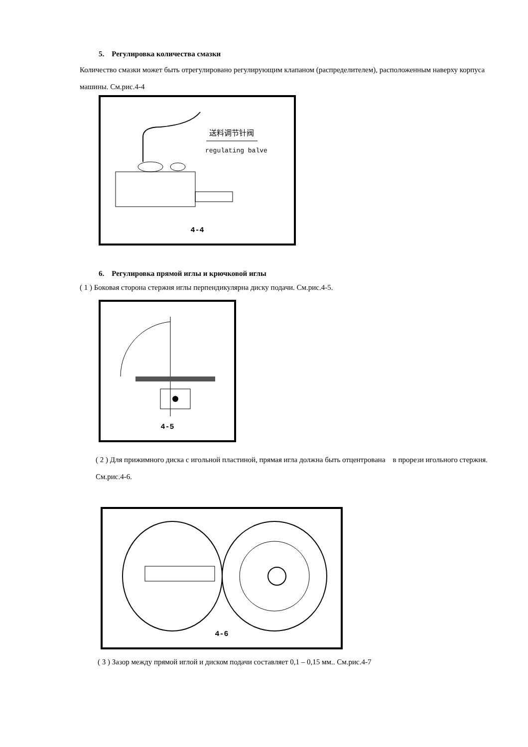5. Регулировка количества смазки
Количество смазки может быть отрегулировано регулирующим клапаном (распределителем), расположенным наверху корпуса машины. См.рис.4-4
送料调节针阀
regulating balve
4-4
6. Регулировка прямой иглы и крючковой иглы
( 1 ) Боковая сторона стержня иглы перпендикулярна диску подачи. См.рис.4-5.
4-5
( 2 ) Для прижимного диска с игольной пластиной, прямая игла должна быть отцентрована в прорези игольного стержня. См.рис.4-6.
4-6
( 3 ) Зазор между прямой иглой и диском подачи составляет 0,1 – 0,15 мм.. См.рис.4-7